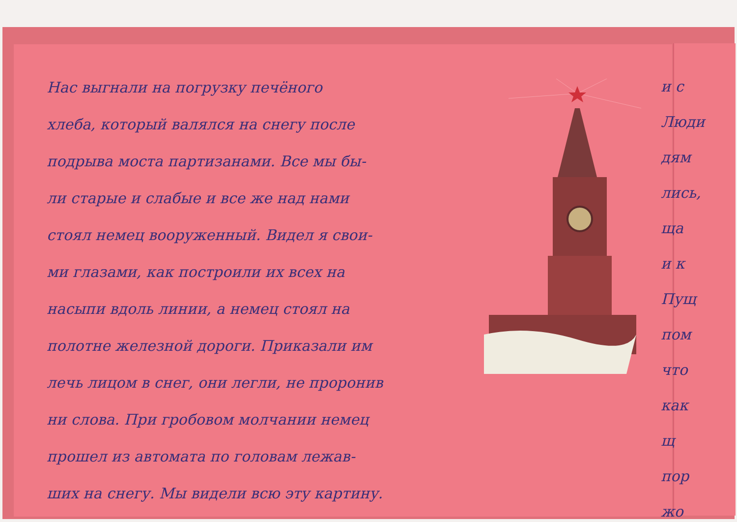Нас выгнали на погрузку печёного
хлеба, который валялся на снегу после
подрыва моста партизанами. Все мы бы-
ли старые и слабые и все же над нами
стоял немец вооруженный. Видел я свои-
ми глазами, как построили их всех на
насыпи вдоль линии, а немец стоял на
полотне железной дороги. Приказали им
лечь лицом в снег, они легли, не проронив
ни слова. При гробовом молчании немец
прошел из автомата по головам лежав-
ших на снегу. Мы видели всю эту картину.
и с
Люди
дям
лись,
ща
и к
Пущ
пом
что
как
щ
пор
жо